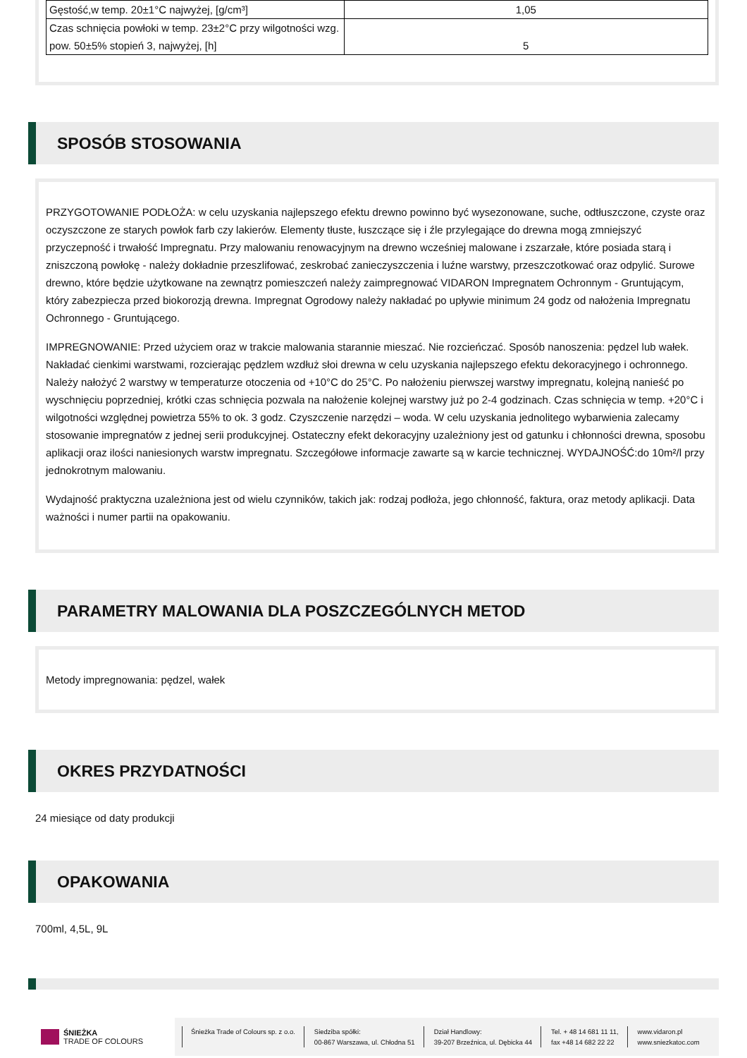| Gęstość,w temp. 20±1°C najwyżej, [g/cm³] | 1,05 |
| Czas schnięcia powłoki w temp. 23±2°C przy wilgotności wzg. pow. 50±5% stopień 3, najwyżej, [h] | 5 |
SPOSÓB STOSOWANIA
PRZYGOTOWANIE PODŁOŻA: w celu uzyskania najlepszego efektu drewno powinno być wysezonowane, suche, odtłuszczone, czyste oraz oczyszczone ze starych powłok farb czy lakierów. Elementy tłuste, łuszczące się i źle przylegające do drewna mogą zmniejszyć przyczepność i trwałość Impregnatu. Przy malowaniu renowacyjnym na drewno wcześniej malowane i zszarzałe, które posiada starą i zniszczoną powłokę - należy dokładnie przeszlifować, zeskrobać zanieczyszczenia i luźne warstwy, przeszczotkować oraz odpylić. Surowe drewno, które będzie użytkowane na zewnątrz pomieszczeń należy zaimpregnować VIDARON Impregnatem Ochronnym - Gruntującym, który zabezpiecza przed biokorozją drewna. Impregnat Ogrodowy należy nakładać po upływie minimum 24 godz od nałożenia Impregnatu Ochronnego - Gruntującego.
IMPREGNOWANIE: Przed użyciem oraz w trakcie malowania starannie mieszać. Nie rozcieńczać. Sposób nanoszenia: pędzel lub wałek. Nakładać cienkimi warstwami, rozcierając pędzlem wzdłuż słoi drewna w celu uzyskania najlepszego efektu dekoracyjnego i ochronnego. Należy nałożyć 2 warstwy w temperaturze otoczenia od +10°C do 25°C. Po nałożeniu pierwszej warstwy impregnatu, kolejną nanieść po wyschnięciu poprzedniej, krótki czas schnięcia pozwala na nałożenie kolejnej warstwy już po 2-4 godzinach. Czas schnięcia w temp. +20°C i wilgotności względnej powietrza 55% to ok. 3 godz. Czyszczenie narzędzi – woda. W celu uzyskania jednolitego wybarwienia zalecamy stosowanie impregnatów z jednej serii produkcyjnej. Ostateczny efekt dekoracyjny uzależniony jest od gatunku i chłonności drewna, sposobu aplikacji oraz ilości naniesionych warstw impregnatu. Szczegółowe informacje zawarte są w karcie technicznej. WYDAJNOŚĆ:do 10m²/l przy jednokrotnym malowaniu.
Wydajność praktyczna uzależniona jest od wielu czynników, takich jak: rodzaj podłoża, jego chłonność, faktura, oraz metody aplikacji. Data ważności i numer partii na opakowaniu.
PARAMETRY MALOWANIA DLA POSZCZEGÓLNYCH METOD
Metody impregnowania: pędzel, wałek
OKRES PRZYDATNOŚCI
24 miesiące od daty produkcji
OPAKOWANIA
700ml, 4,5L, 9L
ŚNIEŻKA
TRADE OF COLOURS
Śnieżka Trade of Colours sp. z o.o.
Siedziba spółki:
00-867 Warszawa, ul. Chłodna 51
Dział Handlowy:
39-207 Brzeźnica, ul. Dębicka 44
Tel. + 48 14 681 11 11,
fax +48 14 682 22 22
www.vidaron.pl
www.sniezkatoc.com